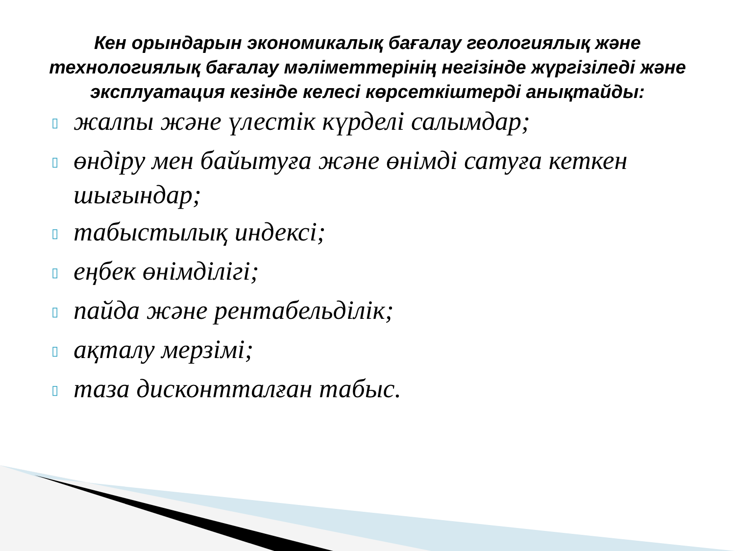Кен орындарын экономикалық бағалау геологиялық және технологиялық бағалау мәліметтерінің негізінде жүргізіледі және эксплуатация кезінде келесі көрсеткіштерді анықтайды:
▯ жалпы және үлестік күрделі салымдар;
▯ өндіру мен байытуға және өнімді сатуға кеткен шығындар;
▯ табыстылық индексі;
▯ еңбек өнімділігі;
▯ пайда және рентабельділік;
▯ ақталу мерзімі;
▯ таза дисконтталған табыс.